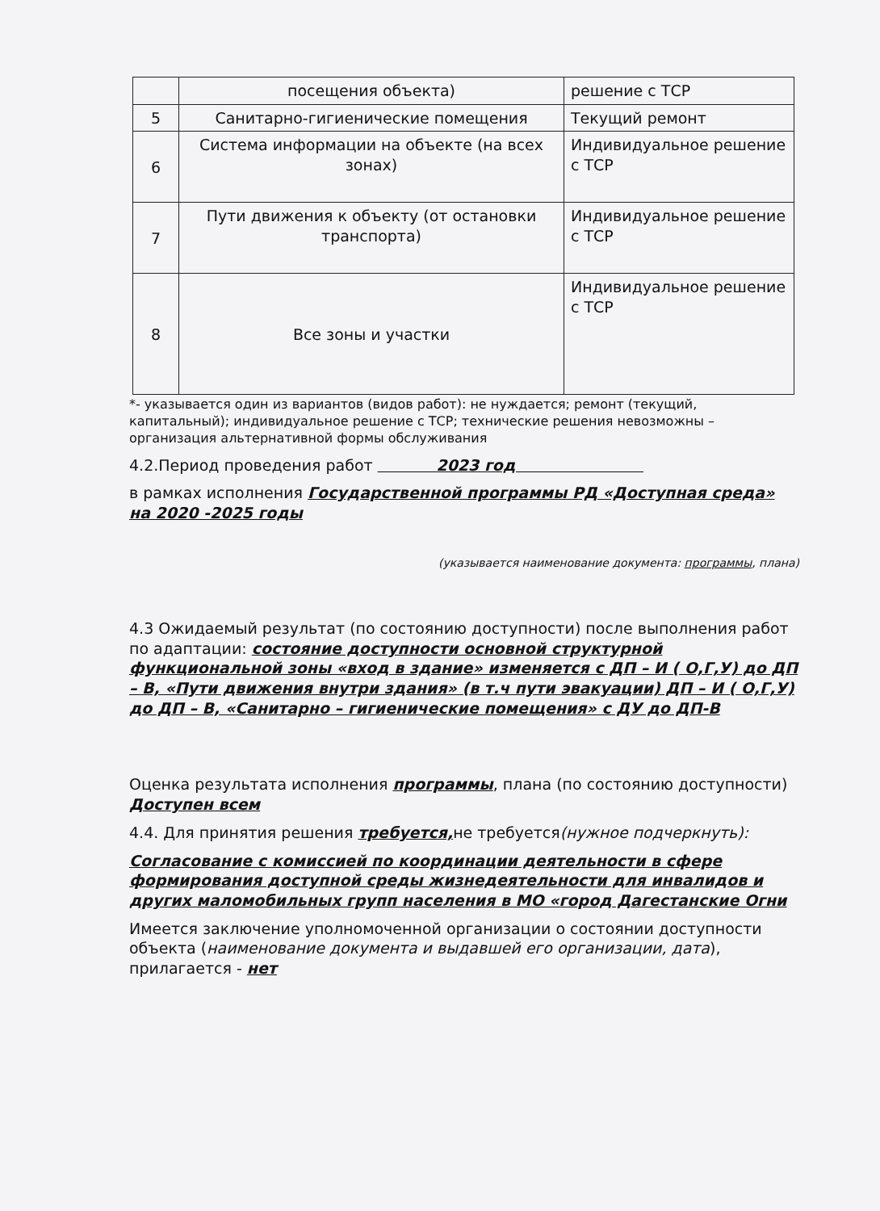| | посещения объекта) | решение с ТСР |
| 5 | Санитарно-гигиенические помещения | Текущий ремонт |
| 6 | Система информации на объекте (на всех зонах) | Индивидуальное решение с ТСР |
| 7 | Пути движения к объекту (от остановки транспорта) | Индивидуальное решение с ТСР |
| 8 | Все зоны и участки | Индивидуальное решение с ТСР |
*- указывается один из вариантов (видов работ): не нуждается; ремонт (текущий, капитальный); индивидуальное решение с ТСР; технические решения невозможны – организация альтернативной формы обслуживания
4.2.Период проведения работ 2023 год
в рамках исполнения Государственной программы РД «Доступная среда» на 2020 -2025 годы
(указывается наименование документа: программы, плана)
4.3 Ожидаемый результат (по состоянию доступности) после выполнения работ по адаптации: состояние доступности основной структурной функциональной зоны «вход в здание» изменяется с ДП – И ( О,Г,У) до ДП – В, «Пути движения внутри здания» (в т.ч пути эвакуации) ДП – И ( О,Г,У) до ДП – В, «Санитарно – гигиенические помещения» с ДУ до ДП-В
Оценка результата исполнения программы, плана (по состоянию доступности) Доступен всем
4.4. Для принятия решения требуется, не требуется(нужное подчеркнуть):
Согласование с комиссией по координации деятельности в сфере формирования доступной среды жизнедеятельности для инвалидов и других маломобильных групп населения в МО «город Дагестанские Огни
Имеется заключение уполномоченной организации о состоянии доступности объекта (наименование документа и выдавшей его организации, дата), прилагается - нет